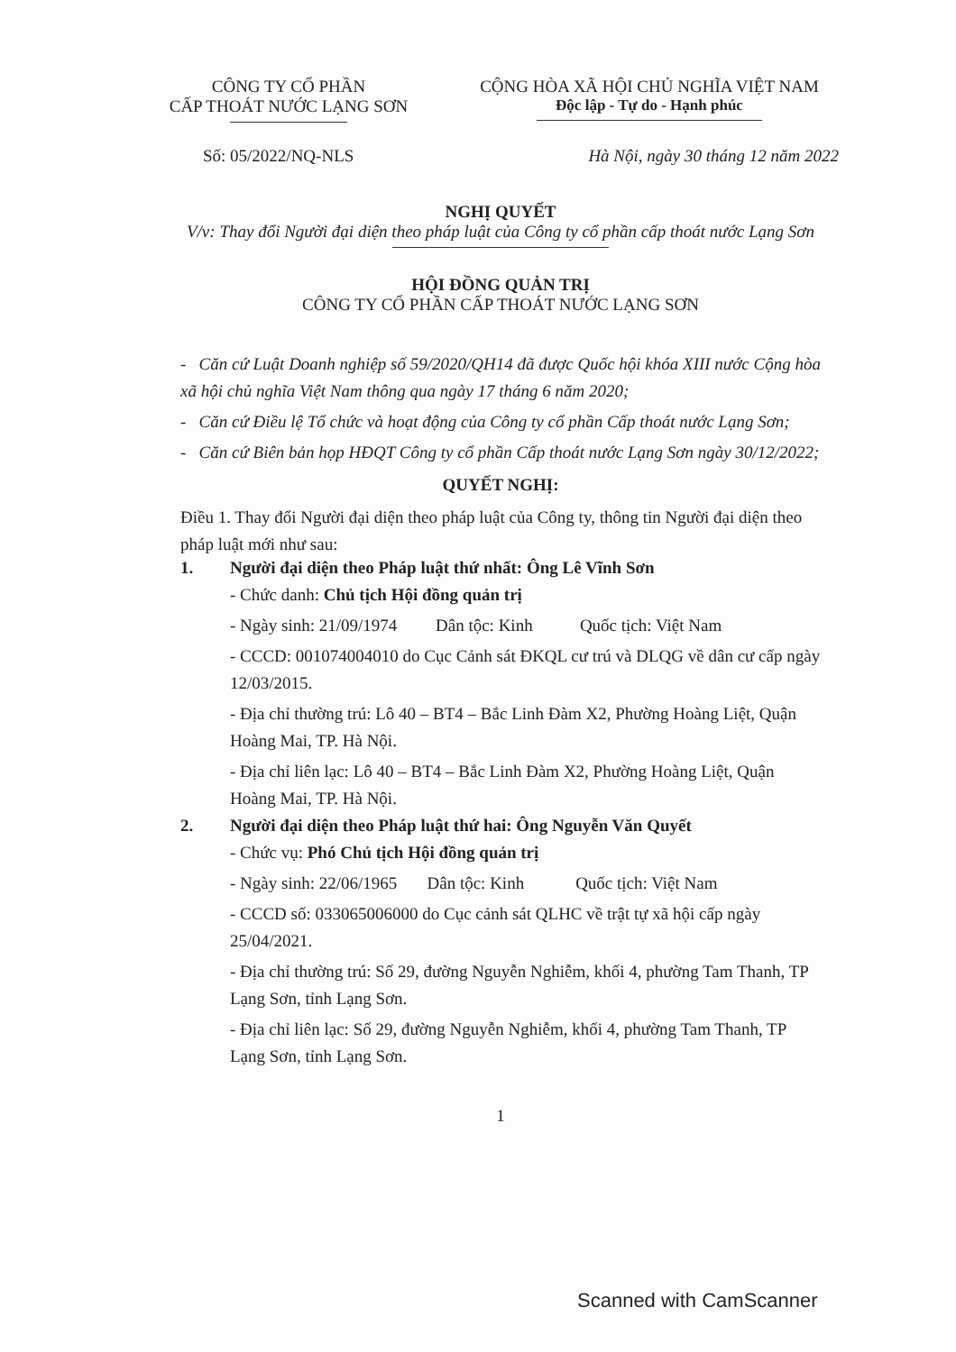CÔNG TY CỔ PHẦN
CẤP THOÁT NƯỚC LẠNG SƠN
CỘNG HÒA XÃ HỘI CHỦ NGHĨA VIỆT NAM
Độc lập - Tự do - Hạnh phúc
Số: 05/2022/NQ-NLS Hà Nội, ngày 30 tháng 12 năm 2022
NGHỊ QUYẾT
V/v: Thay đổi Người đại diện theo pháp luật của Công ty cổ phần cấp thoát nước Lạng Sơn
HỘI ĐỒNG QUẢN TRỊ
CÔNG TY CỔ PHẦN CẤP THOÁT NƯỚC LẠNG SƠN
- Căn cứ Luật Doanh nghiệp số 59/2020/QH14 đã được Quốc hội khóa XIII nước Cộng hòa xã hội chủ nghĩa Việt Nam thông qua ngày 17 tháng 6 năm 2020;
- Căn cứ Điều lệ Tổ chức và hoạt động của Công ty cổ phần Cấp thoát nước Lạng Sơn;
- Căn cứ Biên bản họp HĐQT Công ty cổ phần Cấp thoát nước Lạng Sơn ngày 30/12/2022;
QUYẾT NGHỊ:
Điều 1. Thay đổi Người đại diện theo pháp luật của Công ty, thông tin Người đại diện theo pháp luật mới như sau:
1. Người đại diện theo Pháp luật thứ nhất: Ông Lê Vĩnh Sơn
- Chức danh: Chủ tịch Hội đồng quản trị
- Ngày sinh: 21/09/1974 Dân tộc: Kinh Quốc tịch: Việt Nam
- CCCD: 001074004010 do Cục Cảnh sát ĐKQL cư trú và DLQG về dân cư cấp ngày 12/03/2015.
- Địa chỉ thường trú: Lô 40 – BT4 – Bắc Linh Đàm X2, Phường Hoàng Liệt, Quận Hoàng Mai, TP. Hà Nội.
- Địa chỉ liên lạc: Lô 40 – BT4 – Bắc Linh Đàm X2, Phường Hoàng Liệt, Quận Hoàng Mai, TP. Hà Nội.
2. Người đại diện theo Pháp luật thứ hai: Ông Nguyễn Văn Quyết
- Chức vụ: Phó Chủ tịch Hội đồng quản trị
- Ngày sinh: 22/06/1965 Dân tộc: Kinh Quốc tịch: Việt Nam
- CCCD số: 033065006000 do Cục cảnh sát QLHC về trật tự xã hội cấp ngày 25/04/2021.
- Địa chỉ thường trú: Số 29, đường Nguyễn Nghiễm, khối 4, phường Tam Thanh, TP Lạng Sơn, tỉnh Lạng Sơn.
- Địa chỉ liên lạc: Số 29, đường Nguyễn Nghiễm, khối 4, phường Tam Thanh, TP Lạng Sơn, tỉnh Lạng Sơn.
1
Scanned with CamScanner